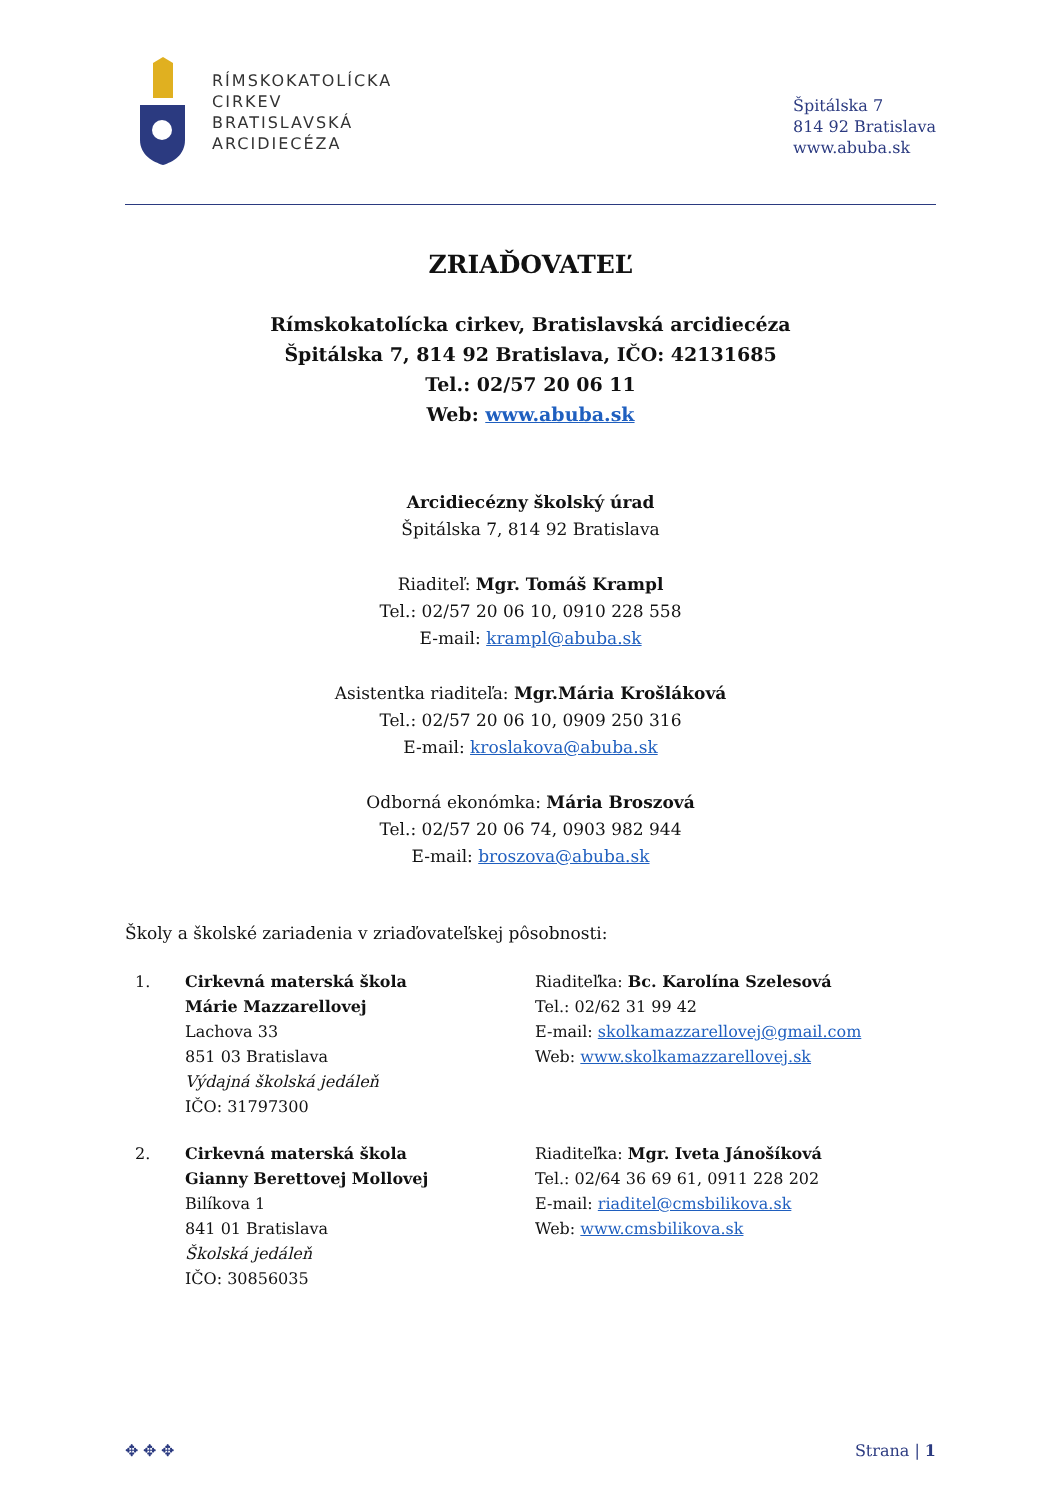RÍMSKOKATOLÍCKA
CIRKEV
BRATISLAVSKÁ
ARCIDIECÉZA
Špitálska 7
814 92 Bratislava
www.abuba.sk
ZRIAĎOVATEĽ
Rímskokatolícka cirkev, Bratislavská arcidiecéza
Špitálska 7, 814 92 Bratislava, IČO: 42131685
Tel.: 02/57 20 06 11
Web: www.abuba.sk
Arcidiecézny školský úrad
Špitálska 7, 814 92 Bratislava
Riaditeľ: Mgr. Tomáš Krampl
Tel.: 02/57 20 06 10, 0910 228 558
E-mail: krampl@abuba.sk
Asistentka riaditeľa: Mgr.Mária Krošláková
Tel.: 02/57 20 06 10, 0909 250 316
E-mail: kroslakova@abuba.sk
Odborná ekonómka: Mária Broszová
Tel.: 02/57 20 06 74, 0903 982 944
E-mail: broszova@abuba.sk
Školy a školské zariadenia v zriaďovateľskej pôsobnosti:
1. Cirkevná materská škola
Márie Mazzarellovej
Lachova 33
851 03 Bratislava
Výdajná školská jedáleň
IČO: 31797300
Riaditeľka: Bc. Karolína Szelesová
Tel.: 02/62 31 99 42
E-mail: skolkamazzarellovej@gmail.com
Web: www.skolkamazzarellovej.sk
2. Cirkevná materská škola
Gianny Berettovej Mollovej
Bilíkova 1
841 01 Bratislava
Školská jedáleň
IČO: 30856035
Riaditeľka: Mgr. Iveta Jánošíková
Tel.: 02/64 36 69 61, 0911 228 202
E-mail: riaditel@cmsbilikova.sk
Web: www.cmsbilikova.sk
✥ ✥ ✥ Strana | 1